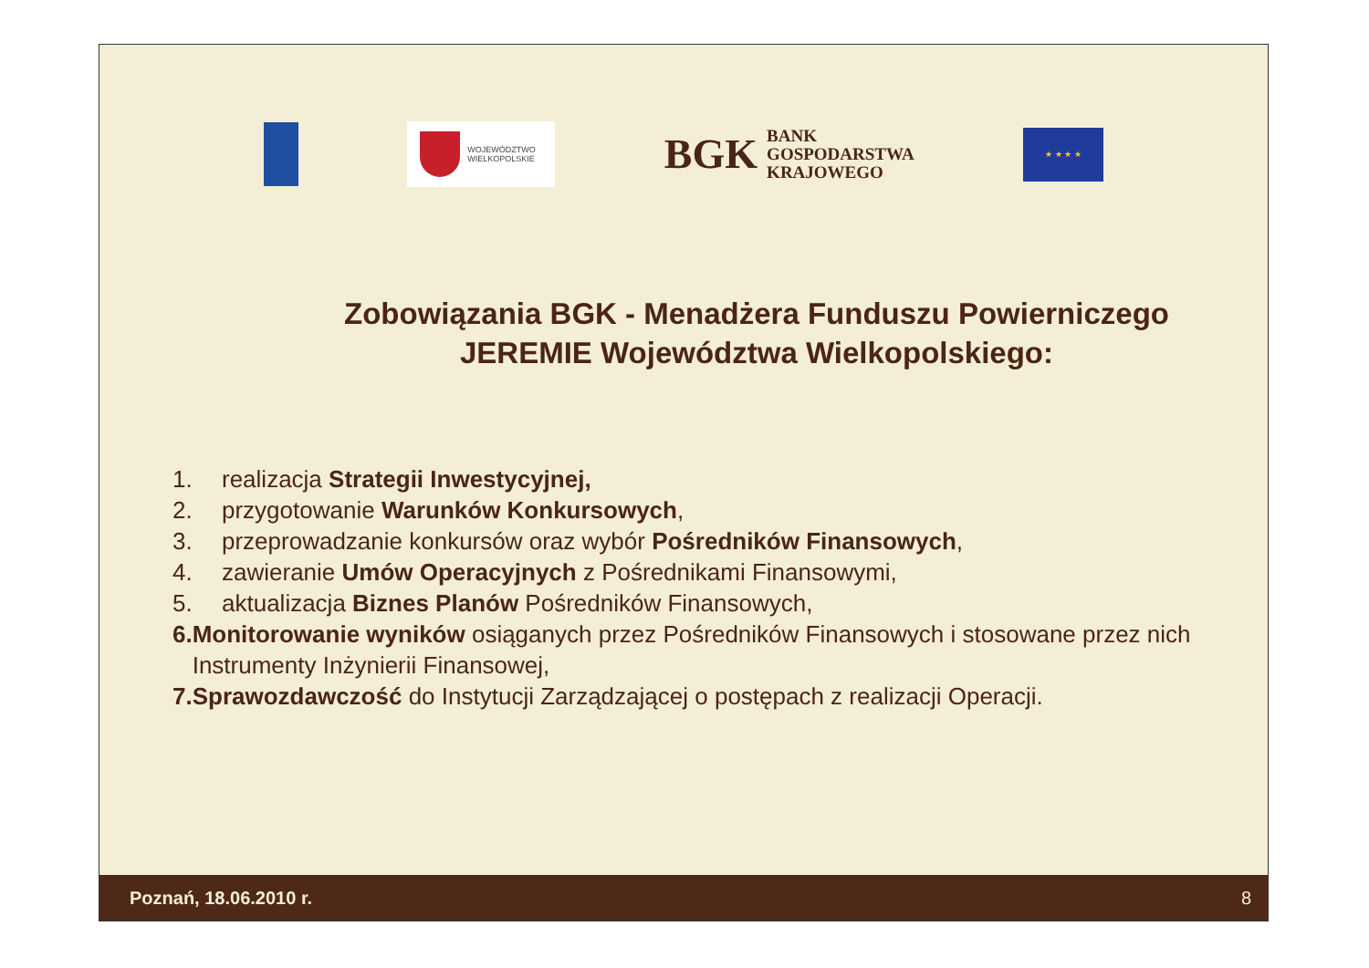WOJEWÓDZTWO
WIELKOPOLSKIE
BGK BANK
GOSPODARSTWA
KRAJOWEGO
★ ★ ★ ★
Zobowiązania BGK - Menadżera Funduszu Powierniczego
JEREMIE Województwa Wielkopolskiego:
1. realizacja Strategii Inwestycyjnej,
2. przygotowanie Warunków Konkursowych,
3. przeprowadzanie konkursów oraz wybór Pośredników Finansowych,
4. zawieranie Umów Operacyjnych z Pośrednikami Finansowymi,
5. aktualizacja Biznes Planów Pośredników Finansowych,
6. Monitorowanie wyników osiąganych przez Pośredników Finansowych i stosowane przez nich Instrumenty Inżynierii Finansowej,
7. Sprawozdawczość do Instytucji Zarządzającej o postępach z realizacji Operacji.
Poznań, 18.06.2010 r. 8